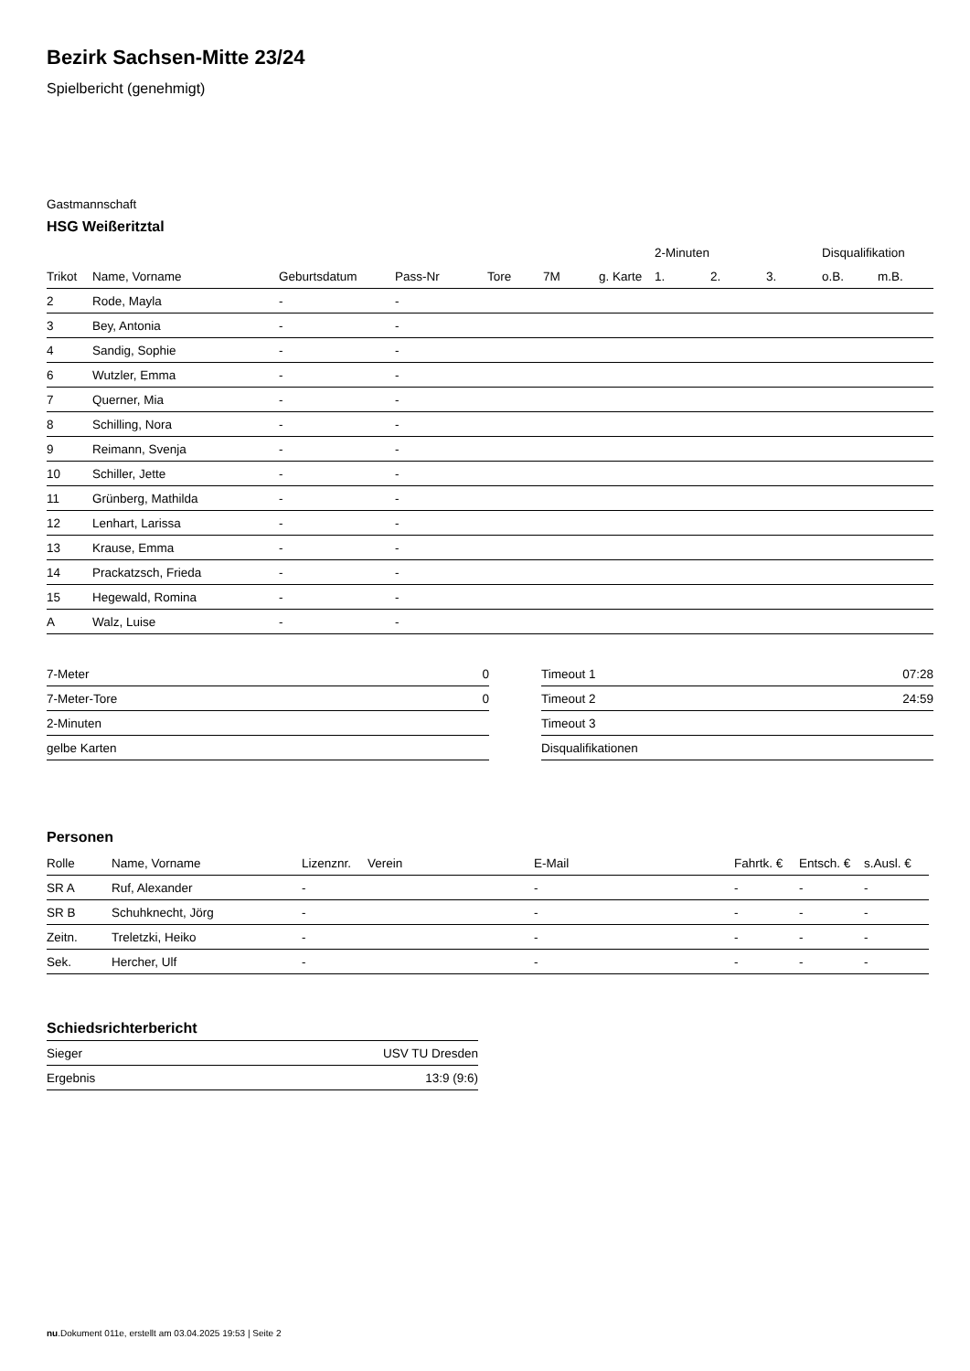Bezirk Sachsen-Mitte 23/24
Spielbericht (genehmigt)
Gastmannschaft
HSG Weißeritztal
| | | | | | | | 2-Minuten | | | Disqualifikation | |
| --- | --- | --- | --- | --- | --- | --- | --- | --- | --- | --- | --- |
| Trikot | Name, Vorname | Geburtsdatum | Pass-Nr | Tore | 7M | g. Karte | 1. | 2. | 3. | o.B. | m.B. |
| 2 | Rode, Mayla | - | - | | | | | | | | |
| 3 | Bey, Antonia | - | - | | | | | | | | |
| 4 | Sandig, Sophie | - | - | | | | | | | | |
| 6 | Wutzler, Emma | - | - | | | | | | | | |
| 7 | Querner, Mia | - | - | | | | | | | | |
| 8 | Schilling, Nora | - | - | | | | | | | | |
| 9 | Reimann, Svenja | - | - | | | | | | | | |
| 10 | Schiller, Jette | - | - | | | | | | | | |
| 11 | Grünberg, Mathilda | - | - | | | | | | | | |
| 12 | Lenhart, Larissa | - | - | | | | | | | | |
| 13 | Krause, Emma | - | - | | | | | | | | |
| 14 | Prackatzsch, Frieda | - | - | | | | | | | | |
| 15 | Hegewald, Romina | - | - | | | | | | | | |
| A | Walz, Luise | - | - | | | | | | | | |
| 7-Meter | 0 |
| 7-Meter-Tore | 0 |
| 2-Minuten | |
| gelbe Karten | |
| Timeout 1 | 07:28 |
| Timeout 2 | 24:59 |
| Timeout 3 | |
| Disqualifikationen | |
Personen
| Rolle | Name, Vorname | Lizenznr. | Verein | E-Mail | Fahrtk. € | Entsch. € | s.Ausl. € |
| --- | --- | --- | --- | --- | --- | --- | --- |
| SR A | Ruf, Alexander | - | | - | - | - | - |
| SR B | Schuhknecht, Jörg | - | | - | - | - | - |
| Zeitn. | Treletzki, Heiko | - | | - | - | - | - |
| Sek. | Hercher, Ulf | - | | - | - | - | - |
Schiedsrichterbericht
| Sieger | USV TU Dresden |
| Ergebnis | 13:9 (9:6) |
nu.Dokument 011e, erstellt am 03.04.2025 19:53 | Seite 2